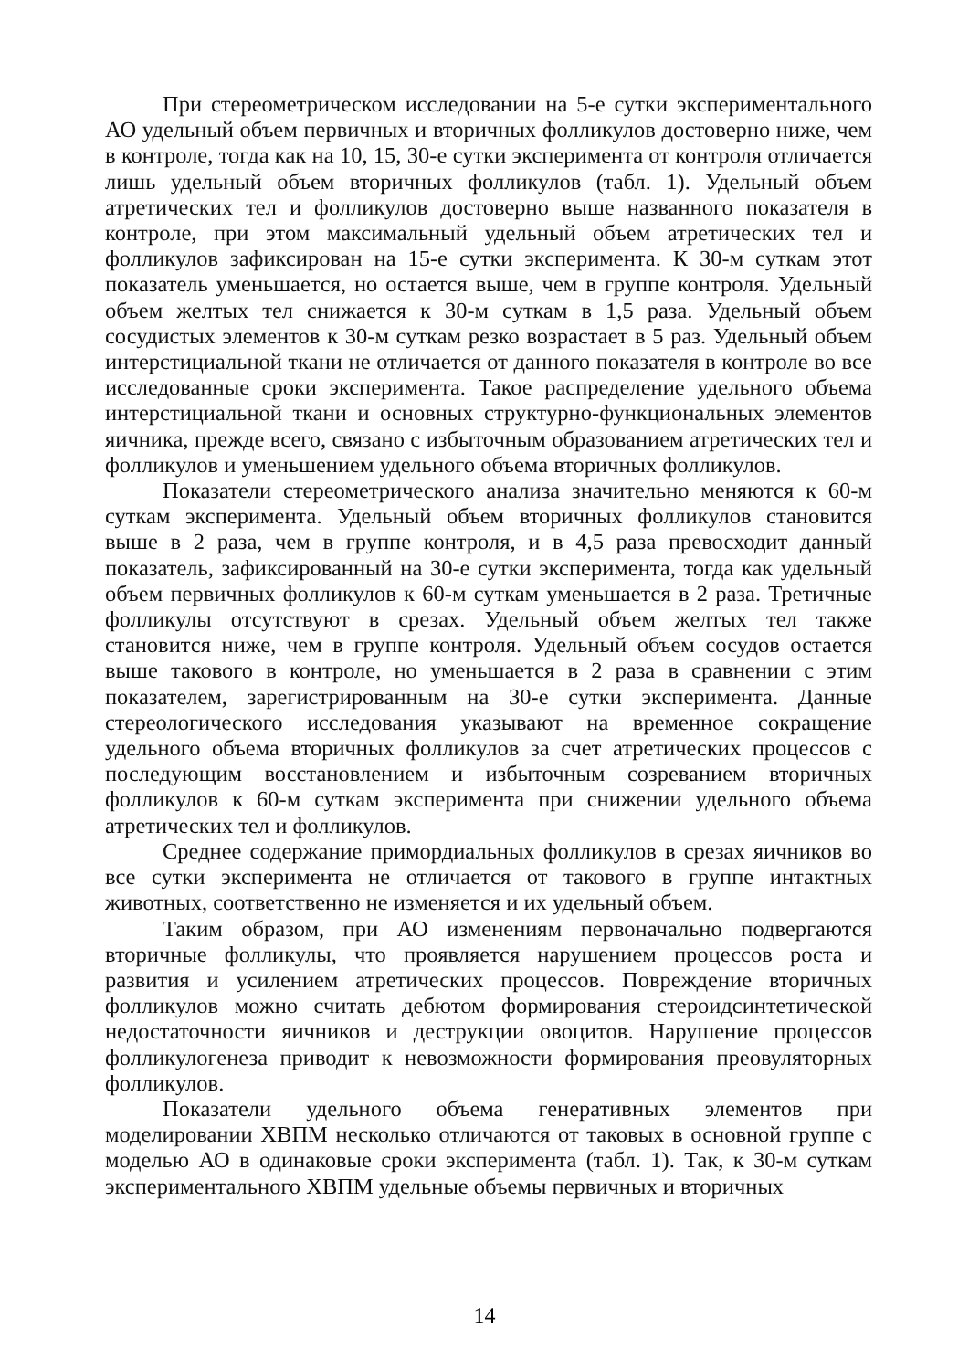При стереометрическом исследовании на 5-е сутки экспериментального АО удельный объем первичных и вторичных фолликулов достоверно ниже, чем в контроле, тогда как на 10, 15, 30-е сутки эксперимента от контроля отличается лишь удельный объем вторичных фолликулов (табл. 1). Удельный объем атретических тел и фолликулов достоверно выше названного показателя в контроле, при этом максимальный удельный объем атретических тел и фолликулов зафиксирован на 15-е сутки эксперимента. К 30-м суткам этот показатель уменьшается, но остается выше, чем в группе контроля. Удельный объем желтых тел снижается к 30-м суткам в 1,5 раза. Удельный объем сосудистых элементов к 30-м суткам резко возрастает в 5 раз. Удельный объем интерстициальной ткани не отличается от данного показателя в контроле во все исследованные сроки эксперимента. Такое распределение удельного объема интерстициальной ткани и основных структурно-функциональных элементов яичника, прежде всего, связано с избыточным образованием атретических тел и фолликулов и уменьшением удельного объема вторичных фолликулов.
Показатели стереометрического анализа значительно меняются к 60-м суткам эксперимента. Удельный объем вторичных фолликулов становится выше в 2 раза, чем в группе контроля, и в 4,5 раза превосходит данный показатель, зафиксированный на 30-е сутки эксперимента, тогда как удельный объем первичных фолликулов к 60-м суткам уменьшается в 2 раза. Третичные фолликулы отсутствуют в срезах. Удельный объем желтых тел также становится ниже, чем в группе контроля. Удельный объем сосудов остается выше такового в контроле, но уменьшается в 2 раза в сравнении с этим показателем, зарегистрированным на 30-е сутки эксперимента. Данные стереологического исследования указывают на временное сокращение удельного объема вторичных фолликулов за счет атретических процессов с последующим восстановлением и избыточным созреванием вторичных фолликулов к 60-м суткам эксперимента при снижении удельного объема атретических тел и фолликулов.
Среднее содержание примордиальных фолликулов в срезах яичников во все сутки эксперимента не отличается от такового в группе интактных животных, соответственно не изменяется и их удельный объем.
Таким образом, при АО изменениям первоначально подвергаются вторичные фолликулы, что проявляется нарушением процессов роста и развития и усилением атретических процессов. Повреждение вторичных фолликулов можно считать дебютом формирования стероидсинтетической недостаточности яичников и деструкции овоцитов. Нарушение процессов фолликулогенеза приводит к невозможности формирования преовуляторных фолликулов.
Показатели удельного объема генеративных элементов при моделировании ХВПМ несколько отличаются от таковых в основной группе с моделью АО в одинаковые сроки эксперимента (табл. 1). Так, к 30-м суткам экспериментального ХВПМ удельные объемы первичных и вторичных
14